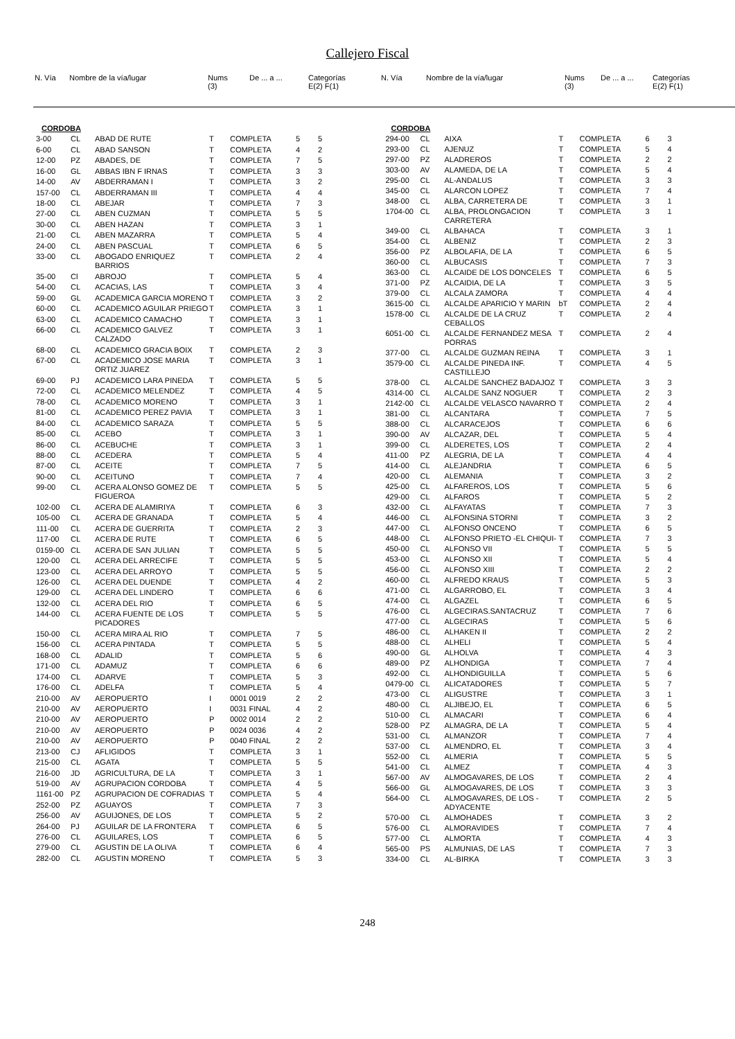Callejero Fiscal
N. Vía Nombre de la vía/lugar Nums
(3) De ... a ... Categorías
E(2) F(1)
N. Vía Nombre de la vía/lugar Nums
(3) De ... a ... Categorías
E(2) F(1)
| CORDOBA | | | | | | |
| 3-00 | CL | ABAD DE RUTE | T | COMPLETA | 5 | 5 |
| 6-00 | CL | ABAD SANSON | T | COMPLETA | 4 | 2 |
| 12-00 | PZ | ABADES, DE | T | COMPLETA | 7 | 5 |
| 16-00 | GL | ABBAS IBN F IRNAS | T | COMPLETA | 3 | 3 |
| 14-00 | AV | ABDERRAMAN I | T | COMPLETA | 3 | 2 |
| 157-00 | CL | ABDERRAMAN III | T | COMPLETA | 4 | 4 |
| 18-00 | CL | ABEJAR | T | COMPLETA | 7 | 3 |
| 27-00 | CL | ABEN CUZMAN | T | COMPLETA | 5 | 5 |
| 30-00 | CL | ABEN HAZAN | T | COMPLETA | 3 | 1 |
| 21-00 | CL | ABEN MAZARRA | T | COMPLETA | 5 | 4 |
| 24-00 | CL | ABEN PASCUAL | T | COMPLETA | 6 | 5 |
| 33-00 | CL | ABOGADO ENRIQUEZ BARRIOS | T | COMPLETA | 2 | 4 |
| 35-00 | Cl | ABROJO | T | COMPLETA | 5 | 4 |
| 54-00 | CL | ACACIAS, LAS | T | COMPLETA | 3 | 4 |
| 59-00 | GL | ACADEMICA GARCIA MORENO | T | COMPLETA | 3 | 2 |
| 60-00 | CL | ACADEMICO AGUILAR PRIEGO | T | COMPLETA | 3 | 1 |
| 63-00 | CL | ACADEMICO CAMACHO | T | COMPLETA | 3 | 1 |
| 66-00 | CL | ACADEMICO GALVEZ CALZADO | T | COMPLETA | 3 | 1 |
| 68-00 | CL | ACADEMICO GRACIA BOIX | T | COMPLETA | 2 | 3 |
| 67-00 | CL | ACADEMICO JOSE MARIA ORTIZ JUAREZ | T | COMPLETA | 3 | 1 |
| 69-00 | PJ | ACADEMICO LARA PINEDA | T | COMPLETA | 5 | 5 |
| 72-00 | CL | ACADEMICO MELENDEZ | T | COMPLETA | 4 | 5 |
| 78-00 | CL | ACADEMICO MORENO | T | COMPLETA | 3 | 1 |
| 81-00 | CL | ACADEMICO PEREZ PAVIA | T | COMPLETA | 3 | 1 |
| 84-00 | CL | ACADEMICO SARAZA | T | COMPLETA | 5 | 5 |
| 85-00 | CL | ACEBO | T | COMPLETA | 3 | 1 |
| 86-00 | CL | ACEBUCHE | T | COMPLETA | 3 | 1 |
| 88-00 | CL | ACEDERA | T | COMPLETA | 5 | 4 |
| 87-00 | CL | ACEITE | T | COMPLETA | 7 | 5 |
| 90-00 | CL | ACEITUNO | T | COMPLETA | 7 | 4 |
| 99-00 | CL | ACERA ALONSO GOMEZ DE FIGUEROA | T | COMPLETA | 5 | 5 |
| 102-00 | CL | ACERA DE ALAMIRIYA | T | COMPLETA | 6 | 3 |
| 105-00 | CL | ACERA DE GRANADA | T | COMPLETA | 5 | 4 |
| 111-00 | CL | ACERA DE GUERRITA | T | COMPLETA | 2 | 3 |
| 117-00 | CL | ACERA DE RUTE | T | COMPLETA | 6 | 5 |
| 0159-00 | CL | ACERA DE SAN JULIAN | T | COMPLETA | 5 | 5 |
| 120-00 | CL | ACERA DEL ARRECIFE | T | COMPLETA | 5 | 5 |
| 123-00 | CL | ACERA DEL ARROYO | T | COMPLETA | 5 | 5 |
| 126-00 | CL | ACERA DEL DUENDE | T | COMPLETA | 4 | 2 |
| 129-00 | CL | ACERA DEL LINDERO | T | COMPLETA | 6 | 6 |
| 132-00 | CL | ACERA DEL RIO | T | COMPLETA | 6 | 5 |
| 144-00 | CL | ACERA FUENTE DE LOS PICADORES | T | COMPLETA | 5 | 5 |
| 150-00 | CL | ACERA MIRA AL RIO | T | COMPLETA | 7 | 5 |
| 156-00 | CL | ACERA PINTADA | T | COMPLETA | 5 | 5 |
| 168-00 | CL | ADALID | T | COMPLETA | 5 | 6 |
| 171-00 | CL | ADAMUZ | T | COMPLETA | 6 | 6 |
| 174-00 | CL | ADARVE | T | COMPLETA | 5 | 3 |
| 176-00 | CL | ADELFA | T | COMPLETA | 5 | 4 |
| 210-00 | AV | AEROPUERTO | I | 0001 0019 | 2 | 2 |
| 210-00 | AV | AEROPUERTO | I | 0031 FINAL | 4 | 2 |
| 210-00 | AV | AEROPUERTO | P | 0002 0014 | 2 | 2 |
| 210-00 | AV | AEROPUERTO | P | 0024 0036 | 4 | 2 |
| 210-00 | AV | AEROPUERTO | P | 0040 FINAL | 2 | 2 |
| 213-00 | CJ | AFLIGIDOS | T | COMPLETA | 3 | 1 |
| 215-00 | CL | AGATA | T | COMPLETA | 5 | 5 |
| 216-00 | JD | AGRICULTURA, DE LA | T | COMPLETA | 3 | 1 |
| 519-00 | AV | AGRUPACION CORDOBA | T | COMPLETA | 4 | 5 |
| 1161-00 | PZ | AGRUPACION DE COFRADIAS | T | COMPLETA | 5 | 4 |
| 252-00 | PZ | AGUAYOS | T | COMPLETA | 7 | 3 |
| 256-00 | AV | AGUIJONES, DE LOS | T | COMPLETA | 5 | 2 |
| 264-00 | PJ | AGUILAR DE LA FRONTERA | T | COMPLETA | 6 | 5 |
| 276-00 | CL | AGUILARES, LOS | T | COMPLETA | 6 | 5 |
| 279-00 | CL | AGUSTIN DE LA OLIVA | T | COMPLETA | 6 | 4 |
| 282-00 | CL | AGUSTIN MORENO | T | COMPLETA | 5 | 3 |
| CORDOBA | | | | | | |
| 294-00 | CL | AIXA | T | COMPLETA | 6 | 3 |
| 293-00 | CL | AJENUZ | T | COMPLETA | 5 | 4 |
| 297-00 | PZ | ALADREROS | T | COMPLETA | 2 | 2 |
| 303-00 | AV | ALAMEDA, DE LA | T | COMPLETA | 5 | 4 |
| 295-00 | CL | AL-ANDALUS | T | COMPLETA | 3 | 3 |
| 345-00 | CL | ALARCON LOPEZ | T | COMPLETA | 7 | 4 |
| 348-00 | CL | ALBA, CARRETERA DE | T | COMPLETA | 3 | 1 |
| 1704-00 | CL | ALBA, PROLONGACION CARRETERA | T | COMPLETA | 3 | 1 |
| 349-00 | CL | ALBAHACA | T | COMPLETA | 3 | 1 |
| 354-00 | CL | ALBENIZ | T | COMPLETA | 2 | 3 |
| 356-00 | PZ | ALBOLAFIA, DE LA | T | COMPLETA | 6 | 5 |
| 360-00 | CL | ALBUCASIS | T | COMPLETA | 7 | 3 |
| 363-00 | CL | ALCAIDE DE LOS DONCELES | T | COMPLETA | 6 | 5 |
| 371-00 | PZ | ALCAIDIA, DE LA | T | COMPLETA | 3 | 5 |
| 379-00 | CL | ALCALA ZAMORA | T | COMPLETA | 4 | 4 |
| 3615-00 | CL | ALCALDE APARICIO Y MARIN | bT | COMPLETA | 2 | 4 |
| 1578-00 | CL | ALCALDE DE LA CRUZ CEBALLOS | T | COMPLETA | 2 | 4 |
| 6051-00 | CL | ALCALDE FERNANDEZ MESA PORRAS | T | COMPLETA | 2 | 4 |
| 377-00 | CL | ALCALDE GUZMAN REINA | T | COMPLETA | 3 | 1 |
| 3579-00 | CL | ALCALDE PINEDA INF. CASTILLEJO | T | COMPLETA | 4 | 5 |
| 378-00 | CL | ALCALDE SANCHEZ BADAJOZ | T | COMPLETA | 3 | 3 |
| 4314-00 | CL | ALCALDE SANZ NOGUER | T | COMPLETA | 2 | 3 |
| 2142-00 | CL | ALCALDE VELASCO NAVARRO | T | COMPLETA | 2 | 4 |
| 381-00 | CL | ALCANTARA | T | COMPLETA | 7 | 5 |
| 388-00 | CL | ALCARACEJOS | T | COMPLETA | 6 | 6 |
| 390-00 | AV | ALCAZAR, DEL | T | COMPLETA | 5 | 4 |
| 399-00 | CL | ALDERETES, LOS | T | COMPLETA | 2 | 4 |
| 411-00 | PZ | ALEGRIA, DE LA | T | COMPLETA | 4 | 4 |
| 414-00 | CL | ALEJANDRIA | T | COMPLETA | 6 | 5 |
| 420-00 | CL | ALEMANIA | T | COMPLETA | 3 | 2 |
| 425-00 | CL | ALFAREROS, LOS | T | COMPLETA | 5 | 6 |
| 429-00 | CL | ALFAROS | T | COMPLETA | 5 | 2 |
| 432-00 | CL | ALFAYATAS | T | COMPLETA | 7 | 3 |
| 446-00 | CL | ALFONSINA STORNI | T | COMPLETA | 3 | 2 |
| 447-00 | CL | ALFONSO ONCENO | T | COMPLETA | 6 | 5 |
| 448-00 | CL | ALFONSO PRIETO -EL CHIQUI- | T | COMPLETA | 7 | 3 |
| 450-00 | CL | ALFONSO VII | T | COMPLETA | 5 | 5 |
| 453-00 | CL | ALFONSO XII | T | COMPLETA | 5 | 4 |
| 456-00 | CL | ALFONSO XIII | T | COMPLETA | 2 | 2 |
| 460-00 | CL | ALFREDO KRAUS | T | COMPLETA | 5 | 3 |
| 471-00 | CL | ALGARROBO, EL | T | COMPLETA | 3 | 4 |
| 474-00 | CL | ALGAZEL | T | COMPLETA | 6 | 5 |
| 476-00 | CL | ALGECIRAS.SANTACRUZ | T | COMPLETA | 7 | 6 |
| 477-00 | CL | ALGECIRAS | T | COMPLETA | 5 | 6 |
| 486-00 | CL | ALHAKEN II | T | COMPLETA | 2 | 2 |
| 488-00 | CL | ALHELI | T | COMPLETA | 5 | 4 |
| 490-00 | GL | ALHOLVA | T | COMPLETA | 4 | 3 |
| 489-00 | PZ | ALHONDIGA | T | COMPLETA | 7 | 4 |
| 492-00 | CL | ALHONDIGUILLA | T | COMPLETA | 5 | 6 |
| 0479-00 | CL | ALICATADORES | T | COMPLETA | 5 | 7 |
| 473-00 | CL | ALIGUSTRE | T | COMPLETA | 3 | 1 |
| 480-00 | CL | ALJIBEJO, EL | T | COMPLETA | 6 | 5 |
| 510-00 | CL | ALMACARI | T | COMPLETA | 6 | 4 |
| 528-00 | PZ | ALMAGRA, DE LA | T | COMPLETA | 5 | 4 |
| 531-00 | CL | ALMANZOR | T | COMPLETA | 7 | 4 |
| 537-00 | CL | ALMENDRO, EL | T | COMPLETA | 3 | 4 |
| 552-00 | CL | ALMERIA | T | COMPLETA | 5 | 5 |
| 541-00 | CL | ALMEZ | T | COMPLETA | 4 | 3 |
| 567-00 | AV | ALMOGAVARES, DE LOS | T | COMPLETA | 2 | 4 |
| 566-00 | GL | ALMOGAVARES, DE LOS | T | COMPLETA | 3 | 3 |
| 564-00 | CL | ALMOGAVARES, DE LOS -ADYACENTE | T | COMPLETA | 2 | 5 |
| 570-00 | CL | ALMOHADES | T | COMPLETA | 3 | 2 |
| 576-00 | CL | ALMORAVIDES | T | COMPLETA | 7 | 4 |
| 577-00 | CL | ALMORTA | T | COMPLETA | 4 | 3 |
| 565-00 | PS | ALMUNIAS, DE LAS | T | COMPLETA | 7 | 3 |
| 334-00 | CL | AL-BIRKA | T | COMPLETA | 3 | 3 |
248